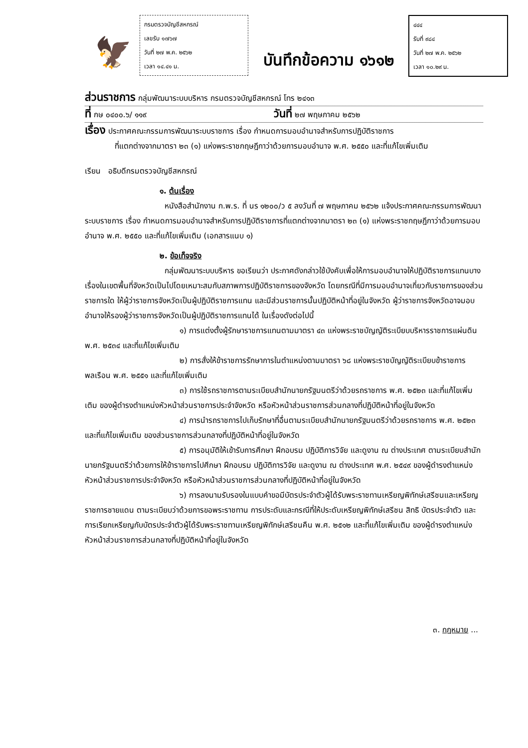🦅
กรมตรวจบัญชีสหกรณ์
เลขรับ ๑๗๖๗
วันที่ ๒๗ พ.ค. ๒๕๖๒
เวลา ๑๔.๔๑ น.
บันทึกข้อความ ๑๖๑๒
๔๔๔
รับที่ ๙๘๔
วันที่ ๒๗ พ.ค. ๒๕๖๒
เวลา ๑๐.๒๙ น.
ส่วนราชการ กลุ่มพัฒนาระบบบริหาร กรมตรวจบัญชีสหกรณ์ โทร ๒๔๑๓
ที่ กษ ๐๔๐๐.๖/ ๑๑๙ วันที่ ๒๗ พฤษภาคม ๒๕๖๒
เรื่อง ประกาศคณะกรรมการพัฒนาระบบราชการ เรื่อง กำหนดการมอบอำนาจสำหรับการปฏิบัติราชการ
ที่แตกต่างจากมาตรา ๒๓ (๑) แห่งพระราชกฤษฎีกาว่าด้วยการมอบอำนาจ พ.ศ. ๒๕๕๐ และที่แก้ไขเพิ่มเติม
เรียน อธิบดีกรมตรวจบัญชีสหกรณ์
๑. ต้นเรื่อง
หนังสือสำนักงาน ก.พ.ร. ที่ นร ๑๒๐๐/ว ๕ ลงวันที่ ๗ พฤษภาคม ๒๕๖๒ แจ้งประกาศคณะกรรมการพัฒนาระบบราชการ เรื่อง กำหนดการมอบอำนาจสำหรับการปฏิบัติราชการที่แตกต่างจากมาตรา ๒๓ (๑) แห่งพระราชกฤษฎีกาว่าด้วยการมอบอำนาจ พ.ศ. ๒๕๕๐ และที่แก้ไขเพิ่มเติม (เอกสารแนบ ๑)
๒. ข้อเท็จจริง
กลุ่มพัฒนาระบบบริหาร ขอเรียนว่า ประกาศดังกล่าวใช้บังคับเพื่อให้การมอบอำนาจให้ปฏิบัติราชการแทนบางเรื่องในเขตพื้นที่จังหวัดเป็นไปโดยเหมาะสมกับสภาพการปฏิบัติราชการของจังหวัด โดยกรณีที่มีการมอบอำนาจเกี่ยวกับราชการของส่วนราชการใด ให้ผู้ว่าราชการจังหวัดเป็นผู้ปฏิบัติราชการแทน และมีส่วนราชการนั้นปฏิบัติหน้าที่อยู่ในจังหวัด ผู้ว่าราชการจังหวัดอาจมอบอำนาจให้รองผู้ว่าราชการจังหวัดเป็นผู้ปฏิบัติราชการแทนได้ ในเรื่องดังต่อไปนี้
๑) การแต่งตั้งผู้รักษาราชการแทนตามมาตรา ๔๓ แห่งพระราชบัญญัติระเบียบบริหารราชการแผ่นดิน พ.ศ. ๒๕๓๔ และที่แก้ไขเพิ่มเติม
๒) การสั่งให้ข้าราชการรักษาการในตำแหน่งตามมาตรา ๖๘ แห่งพระราชบัญญัติระเบียบข้าราชการพลเรือน พ.ศ. ๒๕๕๑ และที่แก้ไขเพิ่มเติม
๓) การใช้รถราชการตามระเบียบสำนักนายกรัฐมนตรีว่าด้วยรถราชการ พ.ศ. ๒๕๒๓ และที่แก้ไขเพิ่มเติม ของผู้ดำรงตำแหน่งหัวหน้าส่วนราชการประจำจังหวัด หรือหัวหน้าส่วนราชการส่วนกลางที่ปฏิบัติหน้าที่อยู่ในจังหวัด
๔) การนำรถราชการไปเก็บรักษาที่อื่นตามระเบียบสำนักนายกรัฐมนตรีว่าด้วยรถราชการ พ.ศ. ๒๕๒๓ และที่แก้ไขเพิ่มเติม ของส่วนราชการส่วนกลางที่ปฏิบัติหน้าที่อยู่ในจังหวัด
๕) การอนุมัติให้เข้ารับการศึกษา ฝึกอบรม ปฏิบัติการวิจัย และดูงาน ณ ต่างประเทศ ตามระเบียบสำนักนายกรัฐมนตรีว่าด้วยการให้ข้าราชการไปศึกษา ฝึกอบรม ปฏิบัติการวิจัย และดูงาน ณ ต่างประเทศ พ.ศ. ๒๕๔๙ ของผู้ดำรงตำแหน่งหัวหน้าส่วนราชการประจำจังหวัด หรือหัวหน้าส่วนราชการส่วนกลางที่ปฏิบัติหน้าที่อยู่ในจังหวัด
๖) การลงนามรับรองในแบบคำขอมีบัตรประจำตัวผู้ได้รับพระราชทานเหรียญพิทักษ์เสรีชนและเหรียญราชการชายแดน ตามระเบียบว่าด้วยการขอพระราชทาน การประดับและกรณีที่ให้ประดับเหรียญพิทักษ์เสรีชน สิทธิ บัตรประจำตัว และการเรียกเหรียญกับบัตรประจำตัวผู้ได้รับพระราชทานเหรียญพิทักษ์เสรีชนคืน พ.ศ. ๒๕๑๒ และที่แก้ไขเพิ่มเติม ของผู้ดำรงตำแหน่งหัวหน้าส่วนราชการส่วนกลางที่ปฏิบัติหน้าที่อยู่ในจังหวัด
๓. กฎหมาย ...